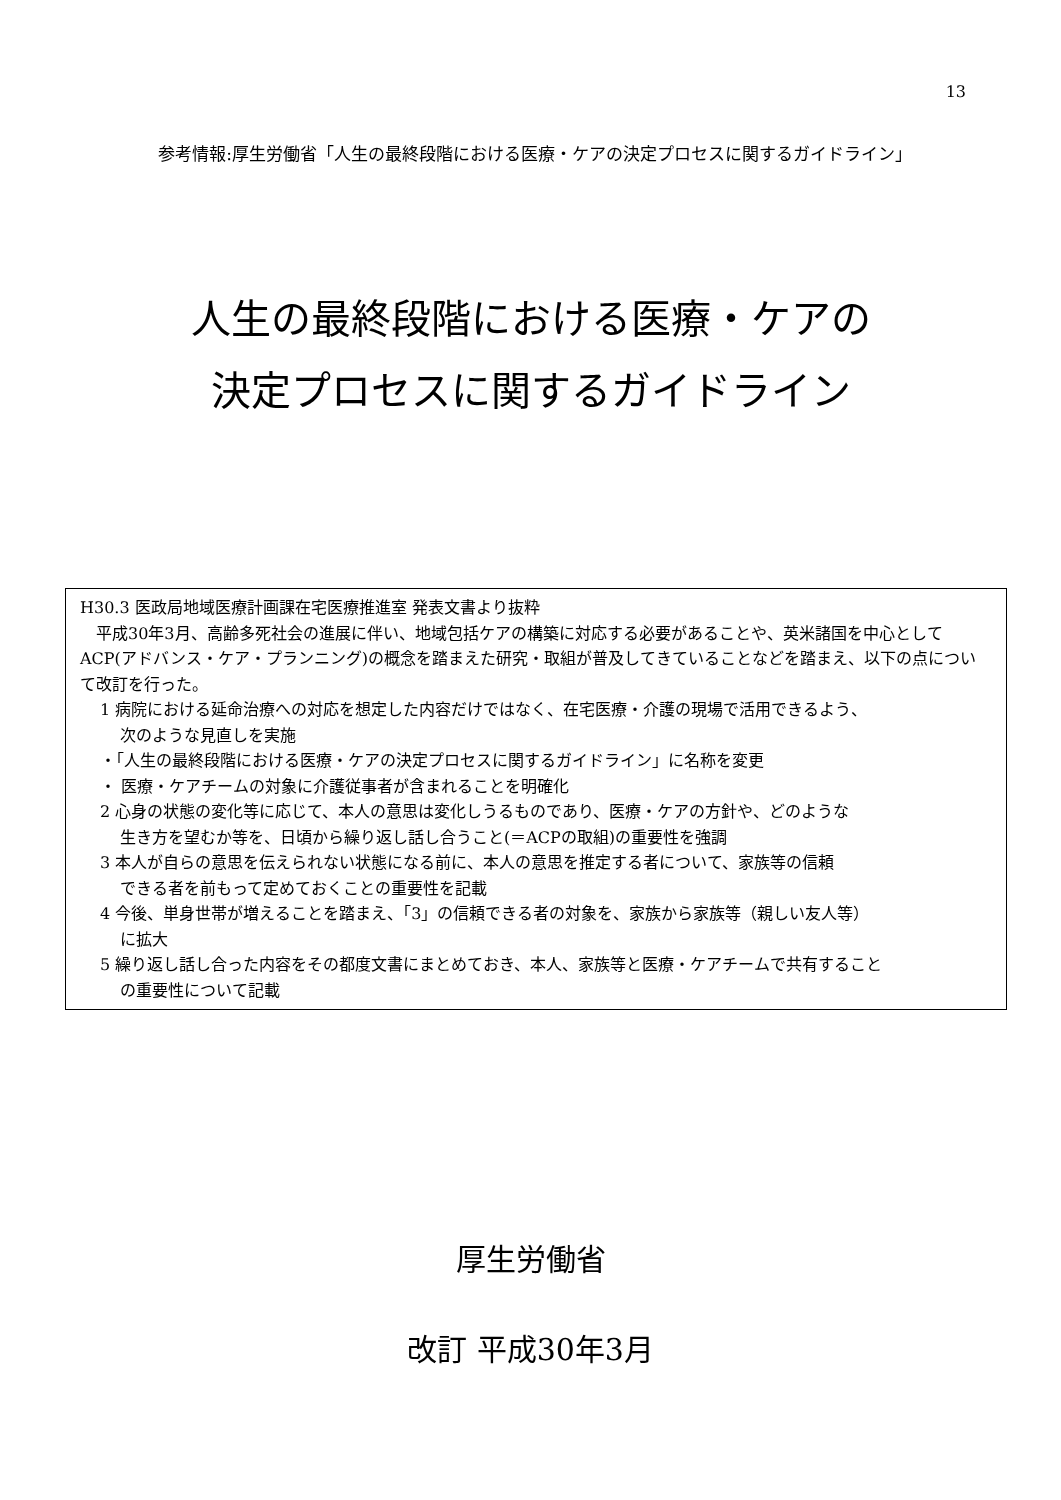13
参考情報:厚生労働省「人生の最終段階における医療・ケアの決定プロセスに関するガイドライン」
人生の最終段階における医療・ケアの
決定プロセスに関するガイドライン
H30.3 医政局地域医療計画課在宅医療推進室 発表文書より抜粋
　平成30年3月、高齢多死社会の進展に伴い、地域包括ケアの構築に対応する必要があることや、英米諸国を中心としてACP(アドバンス・ケア・プランニング)の概念を踏まえた研究・取組が普及してきていることなどを踏まえ、以下の点について改訂を行った。
1 病院における延命治療への対応を想定した内容だけではなく、在宅医療・介護の現場で活用できるよう、
次のような見直しを実施
・「人生の最終段階における医療・ケアの決定プロセスに関するガイドライン」に名称を変更
・ 医療・ケアチームの対象に介護従事者が含まれることを明確化
2 心身の状態の変化等に応じて、本人の意思は変化しうるものであり、医療・ケアの方針や、どのような
生き方を望むか等を、日頃から繰り返し話し合うこと(＝ACPの取組)の重要性を強調
3 本人が自らの意思を伝えられない状態になる前に、本人の意思を推定する者について、家族等の信頼
できる者を前もって定めておくことの重要性を記載
4 今後、単身世帯が増えることを踏まえ、「3」の信頼できる者の対象を、家族から家族等（親しい友人等）
に拡大
5 繰り返し話し合った内容をその都度文書にまとめておき、本人、家族等と医療・ケアチームで共有すること
の重要性について記載
厚生労働省
改訂 平成30年3月